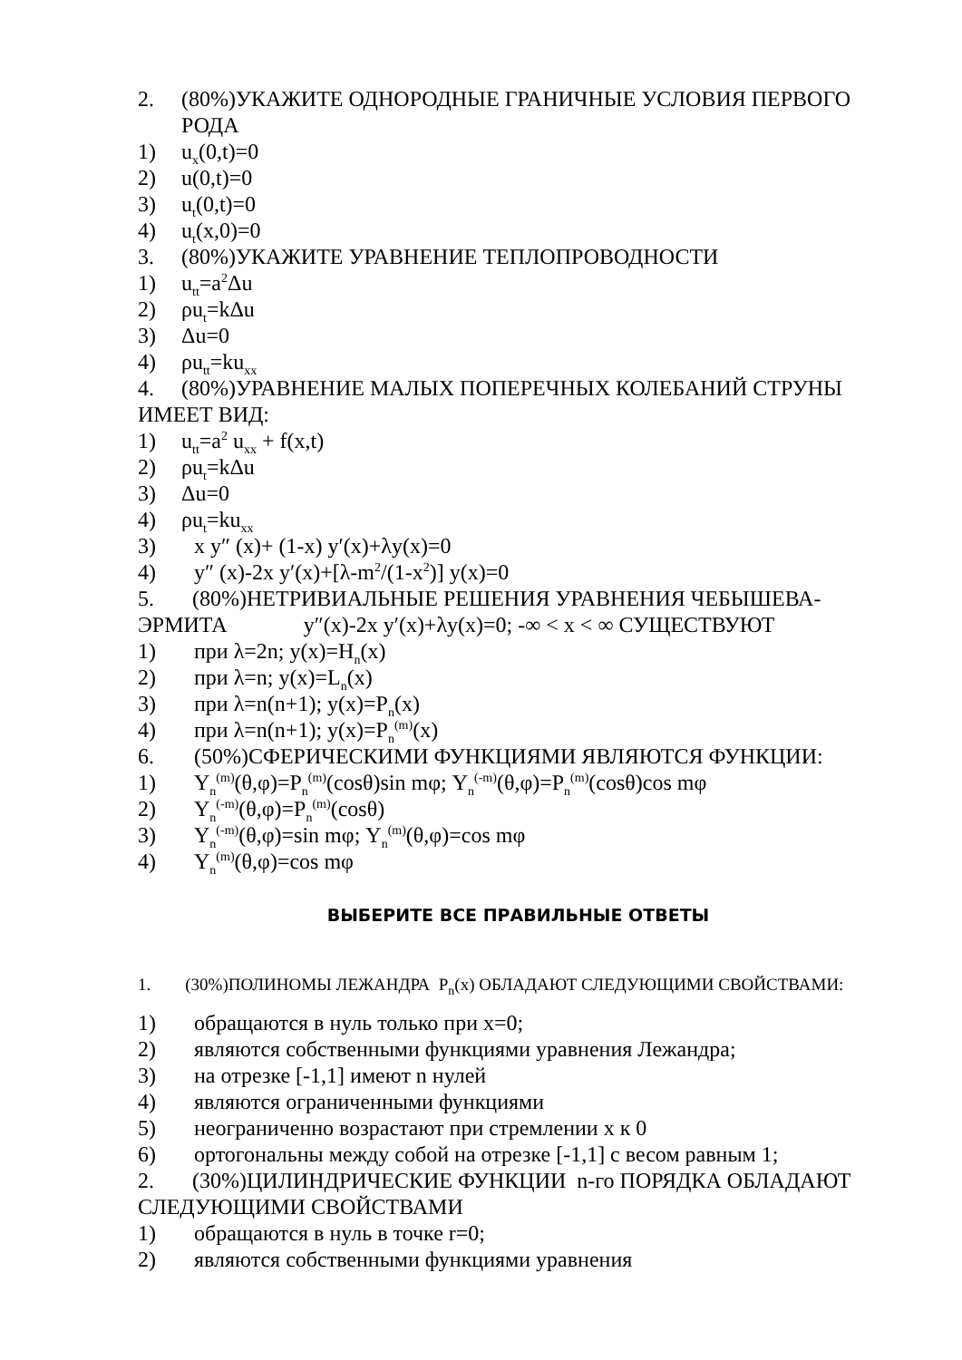2. (80%)УКАЖИТЕ ОДНОРОДНЫЕ ГРАНИЧНЫЕ УСЛОВИЯ ПЕРВОГО РОДА
1) u<sub>x</sub>(0,t)=0
2) u(0,t)=0
3) u<sub>t</sub>(0,t)=0
4) u<sub>t</sub>(x,0)=0
3. (80%)УКАЖИТЕ УРАВНЕНИЕ ТЕПЛОПРОВОДНОСТИ
1) u<sub>tt</sub>=a<sup>2</sup>Δu
2) ρu<sub>t</sub>=kΔu
3) Δu=0
4) ρu<sub>tt</sub>=ku<sub>xx</sub>
4. (80%)УРАВНЕНИЕ МАЛЫХ ПОПЕРЕЧНЫХ КОЛЕБАНИЙ СТРУНЫ ИМЕЕТ ВИД:
1) u<sub>tt</sub>=a<sup>2</sup> u<sub>xx</sub> + f(x,t)
2) ρu<sub>t</sub>=kΔu
3) Δu=0
4) ρu<sub>t</sub>=ku<sub>xx</sub>
3) x y″ (x)+ (1-x) y′(x)+λy(x)=0
4) y″ (x)-2x y′(x)+[λ-m<sup>2</sup>/(1-x<sup>2</sup>)] y(x)=0
5. (80%)НЕТРИВИАЛЬНЫЕ РЕШЕНИЯ УРАВНЕНИЯ ЧЕБЫШЕВА-ЭРМИТА y″(x)-2x y′(x)+λy(x)=0; -∞ < x < ∞ СУЩЕСТВУЮТ
1) при λ=2n; y(x)=H<sub>n</sub>(x)
2) при λ=n; y(x)=L<sub>n</sub>(x)
3) при λ=n(n+1); y(x)=P<sub>n</sub>(x)
4) при λ=n(n+1); y(x)=P<sub>n</sub><sup>(m)</sup>(x)
6. (50%)СФЕРИЧЕСКИМИ ФУНКЦИЯМИ ЯВЛЯЮТСЯ ФУНКЦИИ:
1) Y<sub>n</sub><sup>(m)</sup>(θ,φ)=P<sub>n</sub><sup>(m)</sup>(cosθ)sin mφ; Y<sub>n</sub><sup>(-m)</sup>(θ,φ)=P<sub>n</sub><sup>(m)</sup>(cosθ)cos mφ
2) Y<sub>n</sub><sup>(-m)</sup>(θ,φ)=P<sub>n</sub><sup>(m)</sup>(cosθ)
3) Y<sub>n</sub><sup>(-m)</sup>(θ,φ)=sin mφ; Y<sub>n</sub><sup>(m)</sup>(θ,φ)=cos mφ
4) Y<sub>n</sub><sup>(m)</sup>(θ,φ)=cos mφ
ВЫБЕРИТЕ ВСЕ ПРАВИЛЬНЫЕ ОТВЕТЫ
1. (30%)ПОЛИНОМЫ ЛЕЖАНДРА P<sub>n</sub>(x) ОБЛАДАЮТ СЛЕДУЮЩИМИ СВОЙСТВАМИ:
1) обращаются в нуль только при x=0;
2) являются собственными функциями уравнения Лежандра;
3) на отрезке [-1,1] имеют n нулей
4) являются ограниченными функциями
5) неограниченно возрастают при стремлении x к 0
6) ортогональны между собой на отрезке [-1,1] с весом равным 1;
2. (30%)ЦИЛИНДРИЧЕСКИЕ ФУНКЦИИ n-го ПОРЯДКА ОБЛАДАЮТ СЛЕДУЮЩИМИ СВОЙСТВАМИ
1) обращаются в нуль в точке r=0;
2) являются собственными функциями уравнения